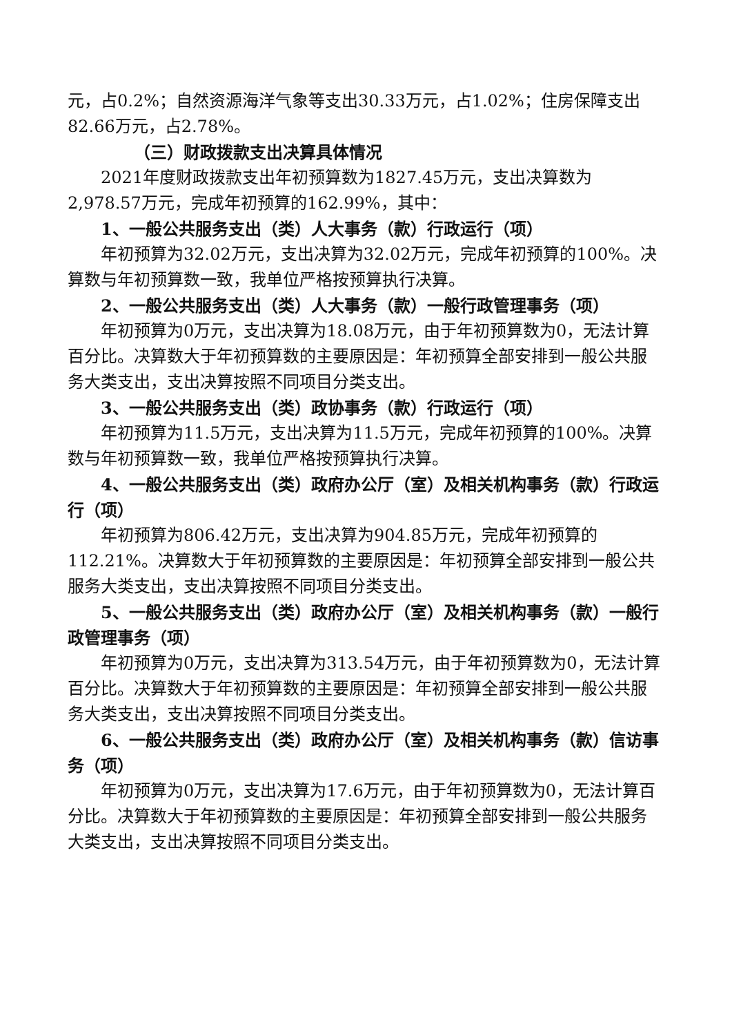元，占0.2%；自然资源海洋气象等支出30.33万元，占1.02%；住房保障支出82.66万元，占2.78%。
（三）财政拨款支出决算具体情况
2021年度财政拨款支出年初预算数为1827.45万元，支出决算数为2,978.57万元，完成年初预算的162.99%，其中：
1、一般公共服务支出（类）人大事务（款）行政运行（项）
年初预算为32.02万元，支出决算为32.02万元，完成年初预算的100%。决算数与年初预算数一致，我单位严格按预算执行决算。
2、一般公共服务支出（类）人大事务（款）一般行政管理事务（项）
年初预算为0万元，支出决算为18.08万元，由于年初预算数为0，无法计算百分比。决算数大于年初预算数的主要原因是：年初预算全部安排到一般公共服务大类支出，支出决算按照不同项目分类支出。
3、一般公共服务支出（类）政协事务（款）行政运行（项）
年初预算为11.5万元，支出决算为11.5万元，完成年初预算的100%。决算数与年初预算数一致，我单位严格按预算执行决算。
4、一般公共服务支出（类）政府办公厅（室）及相关机构事务（款）行政运行（项）
年初预算为806.42万元，支出决算为904.85万元，完成年初预算的112.21%。决算数大于年初预算数的主要原因是：年初预算全部安排到一般公共服务大类支出，支出决算按照不同项目分类支出。
5、一般公共服务支出（类）政府办公厅（室）及相关机构事务（款）一般行政管理事务（项）
年初预算为0万元，支出决算为313.54万元，由于年初预算数为0，无法计算百分比。决算数大于年初预算数的主要原因是：年初预算全部安排到一般公共服务大类支出，支出决算按照不同项目分类支出。
6、一般公共服务支出（类）政府办公厅（室）及相关机构事务（款）信访事务（项）
年初预算为0万元，支出决算为17.6万元，由于年初预算数为0，无法计算百分比。决算数大于年初预算数的主要原因是：年初预算全部安排到一般公共服务大类支出，支出决算按照不同项目分类支出。